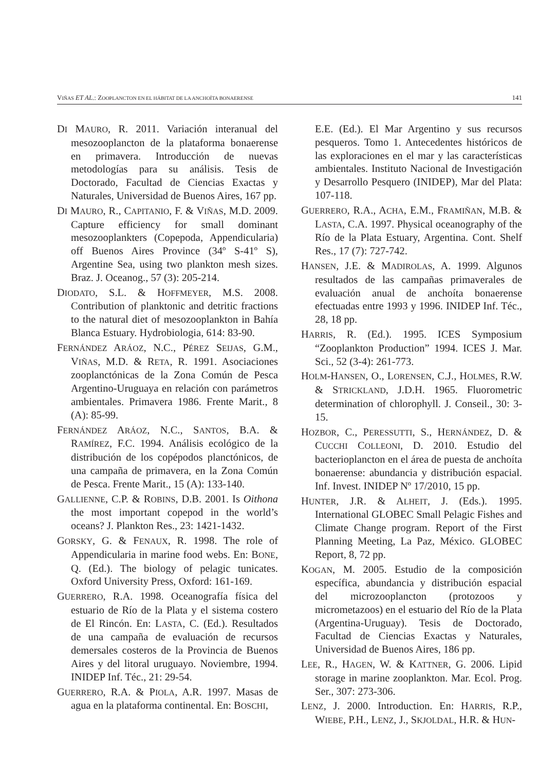VIÑAS ET AL.: ZOOPLANCTON EN EL HÁBITAT DE LA ANCHOÍTA BONAERENSE 141
DI MAURO, R. 2011. Variación interanual del mesozooplancton de la plataforma bonaerense en primavera. Introducción de nuevas metodologías para su análisis. Tesis de Doctorado, Facultad de Ciencias Exactas y Naturales, Universidad de Buenos Aires, 167 pp.
DI MAURO, R., CAPITANIO, F. & VIÑAS, M.D. 2009. Capture efficiency for small dominant mesozooplankters (Copepoda, Appendicularia) off Buenos Aires Province (34º S-41º S), Argentine Sea, using two plankton mesh sizes. Braz. J. Oceanog., 57 (3): 205-214.
DIODATO, S.L. & HOFFMEYER, M.S. 2008. Contribution of planktonic and detritic fractions to the natural diet of mesozooplankton in Bahía Blanca Estuary. Hydrobiologia, 614: 83-90.
FERNÁNDEZ ARÁOZ, N.C., PÉREZ SEIJAS, G.M., VIÑAS, M.D. & RETA, R. 1991. Asociaciones zooplanctónicas de la Zona Común de Pesca Argentino-Uruguaya en relación con parámetros ambientales. Primavera 1986. Frente Marit., 8 (A): 85-99.
FERNÁNDEZ ARÁOZ, N.C., SANTOS, B.A. & RAMÍREZ, F.C. 1994. Análisis ecológico de la distribución de los copépodos planctónicos, de una campaña de primavera, en la Zona Común de Pesca. Frente Marit., 15 (A): 133-140.
GALLIENNE, C.P. & ROBINS, D.B. 2001. Is Oithona the most important copepod in the world’s oceans? J. Plankton Res., 23: 1421-1432.
GORSKY, G. & FENAUX, R. 1998. The role of Appendicularia in marine food webs. En: BONE, Q. (Ed.). The biology of pelagic tunicates. Oxford University Press, Oxford: 161-169.
GUERRERO, R.A. 1998. Oceanografía física del estuario de Río de la Plata y el sistema costero de El Rincón. En: LASTA, C. (Ed.). Resultados de una campaña de evaluación de recursos demersales costeros de la Provincia de Buenos Aires y del litoral uruguayo. Noviembre, 1994. INIDEP Inf. Téc., 21: 29-54.
GUERRERO, R.A. & PIOLA, A.R. 1997. Masas de agua en la plataforma continental. En: BOSCHI,
E.E. (Ed.). El Mar Argentino y sus recursos pesqueros. Tomo 1. Antecedentes históricos de las exploraciones en el mar y las características ambientales. Instituto Nacional de Investigación y Desarrollo Pesquero (INIDEP), Mar del Plata: 107-118.
GUERRERO, R.A., ACHA, E.M., FRAMIÑAN, M.B. & LASTA, C.A. 1997. Physical oceanography of the Río de la Plata Estuary, Argentina. Cont. Shelf Res., 17 (7): 727-742.
HANSEN, J.E. & MADIROLAS, A. 1999. Algunos resultados de las campañas primaverales de evaluación anual de anchoíta bonaerense efectuadas entre 1993 y 1996. INIDEP Inf. Téc., 28, 18 pp.
HARRIS, R. (Ed.). 1995. ICES Symposium “Zooplankton Production” 1994. ICES J. Mar. Sci., 52 (3-4): 261-773.
HOLM-HANSEN, O., LORENSEN, C.J., HOLMES, R.W. & STRICKLAND, J.D.H. 1965. Fluorometric determination of chlorophyll. J. Conseil., 30: 3-15.
HOZBOR, C., PERESSUTTI, S., HERNÁNDEZ, D. & CUCCHI COLLEONI, D. 2010. Estudio del bacterioplancton en el área de puesta de anchoíta bonaerense: abundancia y distribución espacial. Inf. Invest. INIDEP Nº 17/2010, 15 pp.
HUNTER, J.R. & ALHEIT, J. (Eds.). 1995. International GLOBEC Small Pelagic Fishes and Climate Change program. Report of the First Planning Meeting, La Paz, México. GLOBEC Report, 8, 72 pp.
KOGAN, M. 2005. Estudio de la composición específica, abundancia y distribución espacial del microzooplancton (protozoos y micrometazoos) en el estuario del Río de la Plata (Argentina-Uruguay). Tesis de Doctorado, Facultad de Ciencias Exactas y Naturales, Universidad de Buenos Aires, 186 pp.
LEE, R., HAGEN, W. & KATTNER, G. 2006. Lipid storage in marine zooplankton. Mar. Ecol. Prog. Ser., 307: 273-306.
LENZ, J. 2000. Introduction. En: HARRIS, R.P., WIEBE, P.H., LENZ, J., SKJOLDAL, H.R. & HUN-